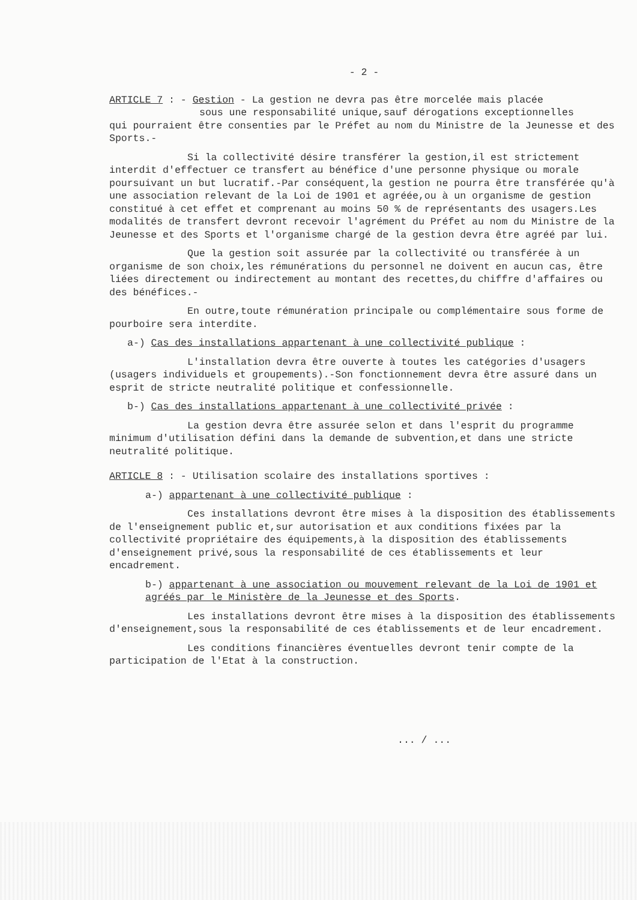- 2 -
ARTICLE 7 : - Gestion - La gestion ne devra pas être morcelée mais placée
sous une responsabilité unique,sauf dérogations exceptionnelles
qui pourraient être consenties par le Préfet au nom du Ministre de la Jeunesse et des Sports.-
Si la collectivité désire transférer la gestion,il est strictement interdit d'effectuer ce transfert au bénéfice d'une personne physique ou morale poursuivant un but lucratif.-Par conséquent,la gestion ne pourra être transférée qu'à une association relevant de la Loi de 1901 et agréée,ou à un organisme de gestion constitué à cet effet et comprenant au moins 50 % de représentants des usagers.Les modalités de transfert devront recevoir l'agrément du Préfet au nom du Ministre de la Jeunesse et des Sports et l'organisme chargé de la gestion devra être agréé par lui.
Que la gestion soit assurée par la collectivité ou transférée à un organisme de son choix,les rémunérations du personnel ne doivent en aucun cas, être liées directement ou indirectement au montant des recettes,du chiffre d'affaires ou des bénéfices.-
En outre,toute rémunération principale ou complémentaire sous forme de pourboire sera interdite.
a-) Cas des installations appartenant à une collectivité publique :
L'installation devra être ouverte à toutes les catégories d'usagers (usagers individuels et groupements).-Son fonctionnement devra être assuré dans un esprit de stricte neutralité politique et confessionnelle.
b-) Cas des installations appartenant à une collectivité privée :
La gestion devra être assurée selon et dans l'esprit du programme minimum d'utilisation défini dans la demande de subvention,et dans une stricte neutralité politique.
ARTICLE 8 : - Utilisation scolaire des installations sportives :
a-) appartenant à une collectivité publique :
Ces installations devront être mises à la disposition des établissements de l'enseignement public et,sur autorisation et aux conditions fixées par la collectivité propriétaire des équipements,à la disposition des établissements d'enseignement privé,sous la responsabilité de ces établissements et leur encadrement.
b-) appartenant à une association ou mouvement relevant de la Loi de 1901 et agréés par le Ministère de la Jeunesse et des Sports.
Les installations devront être mises à la disposition des établissements d'enseignement,sous la responsabilité de ces établissements et de leur encadrement.
Les conditions financières éventuelles devront tenir compte de la participation de l'Etat à la construction.
... / ...